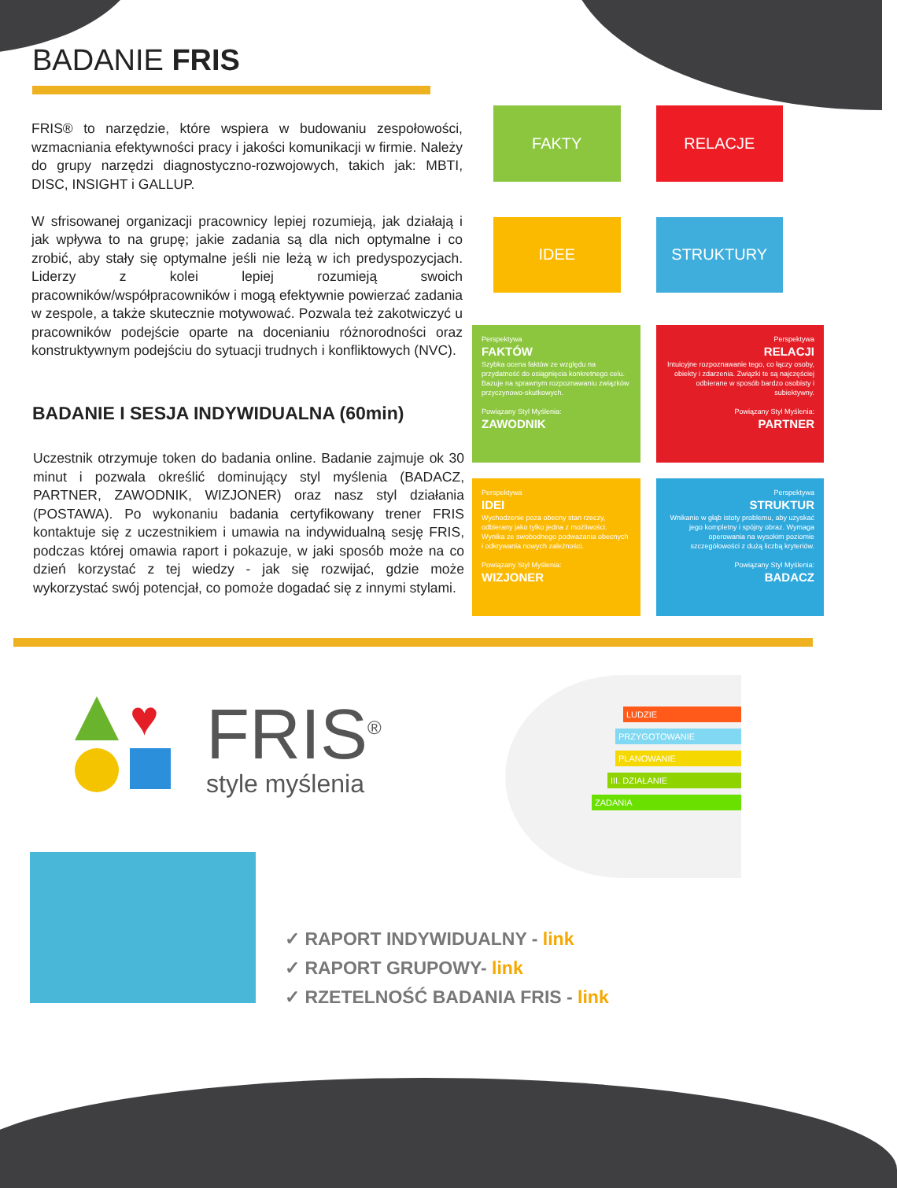BADANIE FRIS
FRIS® to narzędzie, które wspiera w budowaniu zespołowości, wzmacniania efektywności pracy i jakości komunikacji w firmie. Należy do grupy narzędzi diagnostyczno-rozwojowych, takich jak: MBTI, DISC, INSIGHT i GALLUP.
W sfrisowanej organizacji pracownicy lepiej rozumieją, jak działają i jak wpływa to na grupę; jakie zadania są dla nich optymalne i co zrobić, aby stały się optymalne jeśli nie leżą w ich predyspozycjach. Liderzy z kolei lepiej rozumieją swoich pracowników/współpracowników i mogą efektywnie powierzać zadania w zespole, a także skutecznie motywować. Pozwala też zakotwiczyć u pracowników podejście oparte na docenianiu różnorodności oraz konstruktywnym podejściu do sytuacji trudnych i konfliktowych (NVC).
BADANIE I SESJA INDYWIDUALNA (60min)
Uczestnik otrzymuje token do badania online. Badanie zajmuje ok 30 minut i pozwala określić dominujący styl myślenia (BADACZ, PARTNER, ZAWODNIK, WIZJONER) oraz nasz styl działania (POSTAWA). Po wykonaniu badania certyfikowany trener FRIS kontaktuje się z uczestnikiem i umawia na indywidualną sesję FRIS, podczas której omawia raport i pokazuje, w jaki sposób może na co dzień korzystać z tej wiedzy - jak się rozwijać, gdzie może wykorzystać swój potencjał, co pomoże dogadać się z innymi stylami.
FAKTY
RELACJE
IDEE
STRUKTURY
Perspektywa
FAKTÓW
Szybka ocena faktów ze względu na przydatność do osiągnięcia konkretnego celu. Bazuje na sprawnym rozpoznawaniu związków przyczynowo-skutkowych.
Powiązany Styl Myślenia:
ZAWODNIK
Perspektywa
RELACJI
Intuicyjne rozpoznawanie tego, co łączy osoby, obiekty i zdarzenia. Związki te są najczęściej odbierane w sposób bardzo osobisty i subiektywny.
Powiązany Styl Myślenia:
PARTNER
Perspektywa
IDEI
Wychodzenie poza obecny stan rzeczy, odbierany jako tylko jedna z możliwości. Wynika ze swobodnego podważania obecnych i odkrywania nowych zależności.
Powiązany Styl Myślenia:
WIZJONER
Perspektywa
STRUKTUR
Wnikanie w głąb istoty problemu, aby uzyskać jego kompletny i spójny obraz. Wymaga operowania na wysokim poziomie szczegółowości z dużą liczbą kryteriów.
Powiązany Styl Myślenia:
BADACZ
♥
FRIS<sup>®</sup>
style myślenia
LUDZIE
PRZYGOTOWANIE
PLANOWANIE
III. DZIAŁANIE
ZADANIA
✓ RAPORT INDYWIDUALNY - link
✓ RAPORT GRUPOWY- link
✓ RZETELNOŚĆ BADANIA FRIS - link